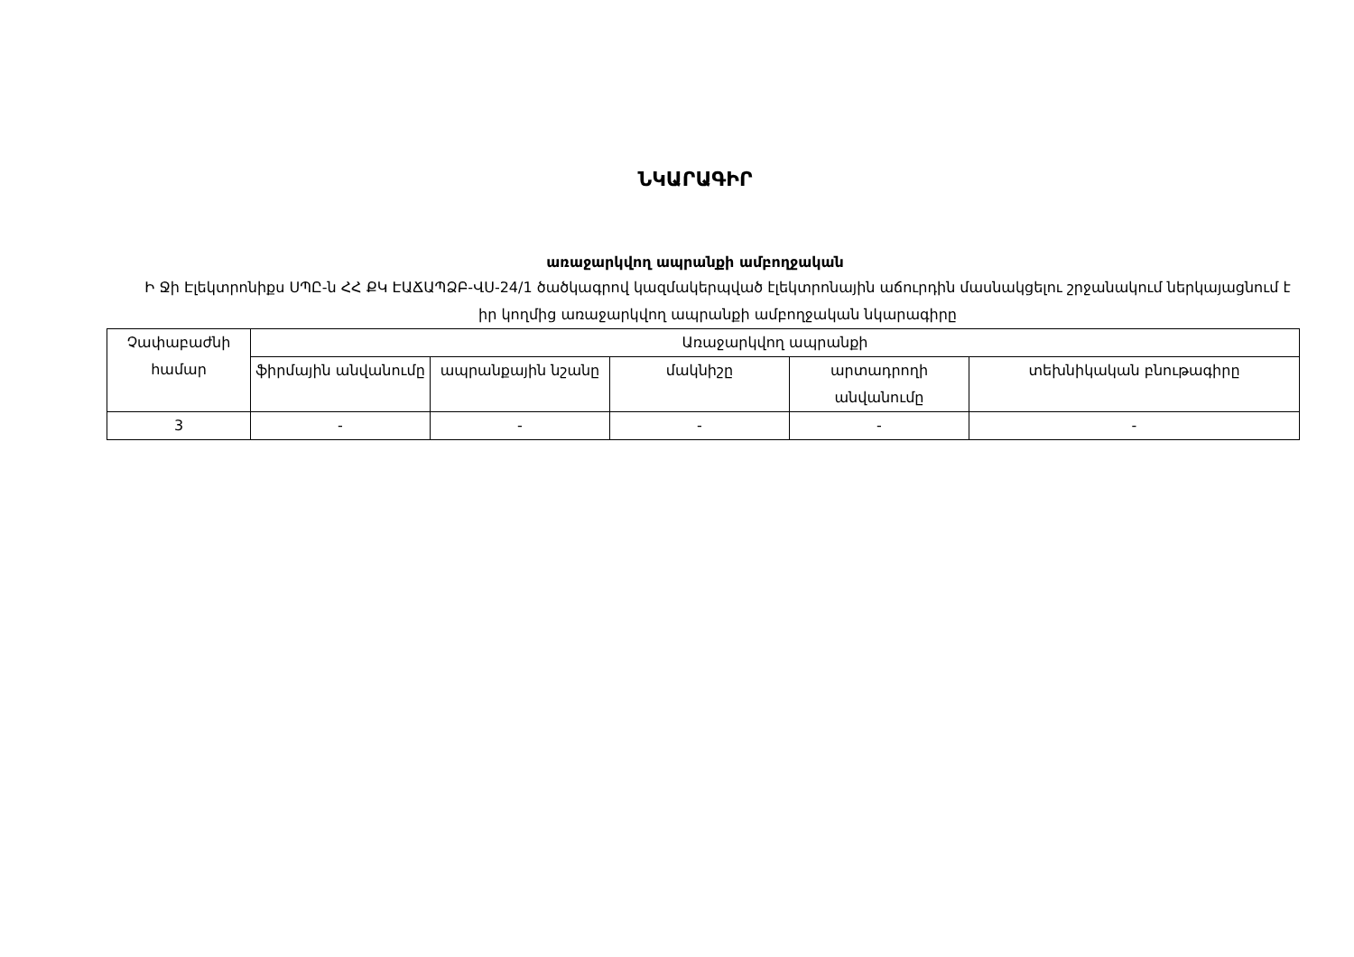ՆԿԱՐԱԳԻՐ
առաջարկվող ապրանքի ամբողջական
Ի Ջի Էլեկտրոնիքս ՍՊԸ-ն ՀՀ ՔԿ ԷԱՃԱՊՁԲ-ՎՍ-24/1 ծածկագրով կազմակերպված էլեկտրոնային աճուրդին մասնակցելու շրջանակում ներկայացնում է իր կողմից առաջարկվող ապրանքի ամբողջական նկարագիրը
| Չափաբաժնի համար | Առաջարկվող ապրանքի | | | | |
| --- | --- | --- | --- | --- | --- |
| | ֆիրմային անվանումը | ապրանքային նշանը | մակնիշը | արտադրողի անվանումը | տեխնիկական բնութագիրը |
| 3 | - | - | - | - | - |